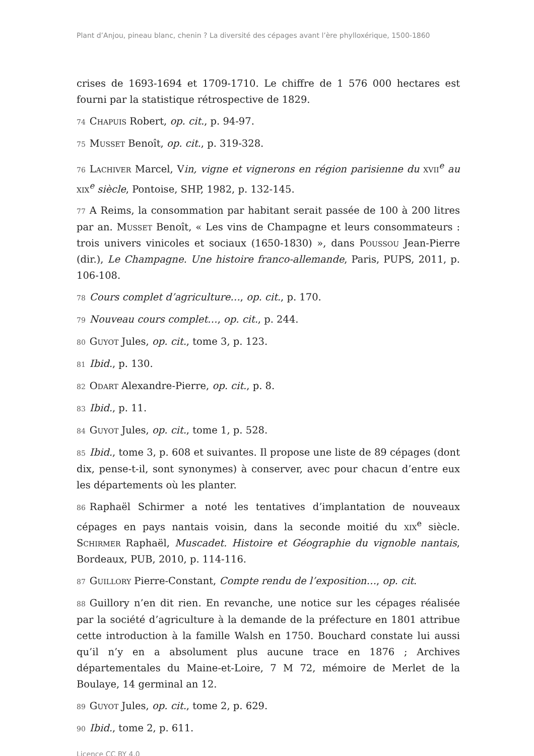Plant d’Anjou, pineau blanc, chenin ? La diversité des cépages avant l’ère phylloxérique, 1500-1860
crises de 1693-1694 et 1709-1710. Le chiffre de 1 576 000 hectares est fourni par la statistique rétrospective de 1829.
74 Chapuis Robert, op. cit., p. 94-97.
75 Musset Benoît, op. cit., p. 319-328.
76 Lachiver Marcel, Vin, vigne et vignerons en région parisienne du xvii<sup>e</sup> au xix<sup>e</sup> siècle, Pontoise, SHP, 1982, p. 132-145.
77 A Reims, la consommation par habitant serait passée de 100 à 200 litres par an. Musset Benoît, « Les vins de Champagne et leurs consommateurs : trois univers vinicoles et sociaux (1650-1830) », dans Poussou Jean-Pierre (dir.), Le Champagne. Une histoire franco-allemande, Paris, PUPS, 2011, p. 106-108.
78 Cours complet d’agriculture…, op. cit., p. 170.
79 Nouveau cours complet…, op. cit., p. 244.
80 Guyot Jules, op. cit., tome 3, p. 123.
81 Ibid., p. 130.
82 Odart Alexandre-Pierre, op. cit., p. 8.
83 Ibid., p. 11.
84 Guyot Jules, op. cit., tome 1, p. 528.
85 Ibid., tome 3, p. 608 et suivantes. Il propose une liste de 89 cépages (dont dix, pense-t-il, sont synonymes) à conserver, avec pour chacun d’entre eux les départements où les planter.
86 Raphaël Schirmer a noté les tentatives d’implantation de nouveaux cépages en pays nantais voisin, dans la seconde moitié du xix<sup>e</sup> siècle. Schirmer Raphaël, Muscadet. Histoire et Géographie du vignoble nantais, Bordeaux, PUB, 2010, p. 114-116.
87 Guillory Pierre-Constant, Compte rendu de l’exposition…, op. cit.
88 Guillory n’en dit rien. En revanche, une notice sur les cépages réalisée par la société d’agriculture à la demande de la préfecture en 1801 attribue cette introduction à la famille Walsh en 1750. Bouchard constate lui aussi qu’il n’y en a absolument plus aucune trace en 1876 ; Archives départementales du Maine-et-Loire, 7 M 72, mémoire de Merlet de la Boulaye, 14 germinal an 12.
89 Guyot Jules, op. cit., tome 2, p. 629.
90 Ibid., tome 2, p. 611.
Licence CC BY 4.0